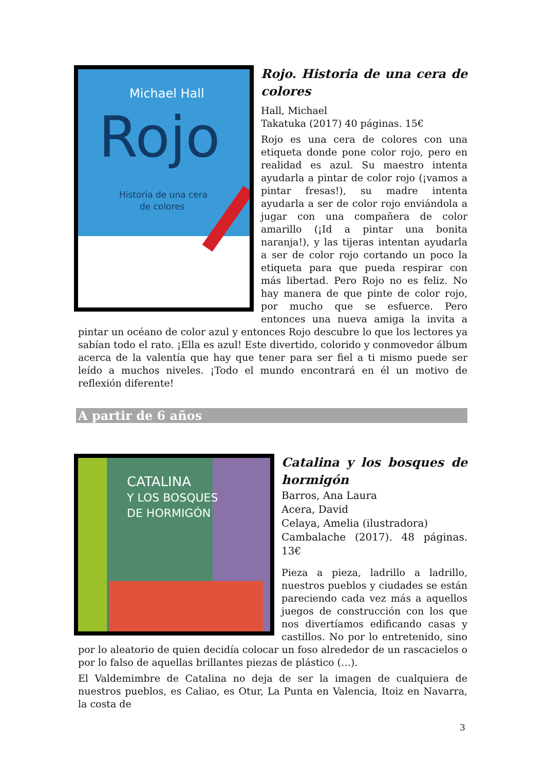Michael Hall
Rojo
Historia de una cera
de colores
Rojo. Historia de una cera de colores
Hall, Michael
Takatuka (2017) 40 páginas. 15€
Rojo es una cera de colores con una etiqueta donde pone color rojo, pero en realidad es azul. Su maestro intenta ayudarla a pintar de color rojo (¡vamos a pintar fresas!), su madre intenta ayudarla a ser de color rojo enviándola a jugar con una compañera de color amarillo (¡Id a pintar una bonita naranja!), y las tijeras intentan ayudarla a ser de color rojo cortando un poco la etiqueta para que pueda respirar con más libertad. Pero Rojo no es feliz. No hay manera de que pinte de color rojo, por mucho que se esfuerce. Pero entonces una nueva amiga la invita a pintar un océano de color azul y entonces Rojo descubre lo que los lectores ya sabían todo el rato. ¡Ella es azul! Este divertido, colorido y conmovedor álbum acerca de la valentía que hay que tener para ser fiel a ti mismo puede ser leído a muchos niveles. ¡Todo el mundo encontrará en él un motivo de reflexión diferente!
A partir de 6 años
CATALINA
Y LOS BOSQUES
DE HORMIGÓN
Catalina y los bosques de hormigón
Barros, Ana Laura
Acera, David
Celaya, Amelia (ilustradora)
Cambalache (2017). 48 páginas. 13€
Pieza a pieza, ladrillo a ladrillo, nuestros pueblos y ciudades se están pareciendo cada vez más a aquellos juegos de construcción con los que nos divertíamos edificando casas y castillos. No por lo entretenido, sino por lo aleatorio de quien decidía colocar un foso alrededor de un rascacielos o por lo falso de aquellas brillantes piezas de plástico (…).
El Valdemimbre de Catalina no deja de ser la imagen de cualquiera de nuestros pueblos, es Caliao, es Otur, La Punta en Valencia, Itoiz en Navarra, la costa de
3